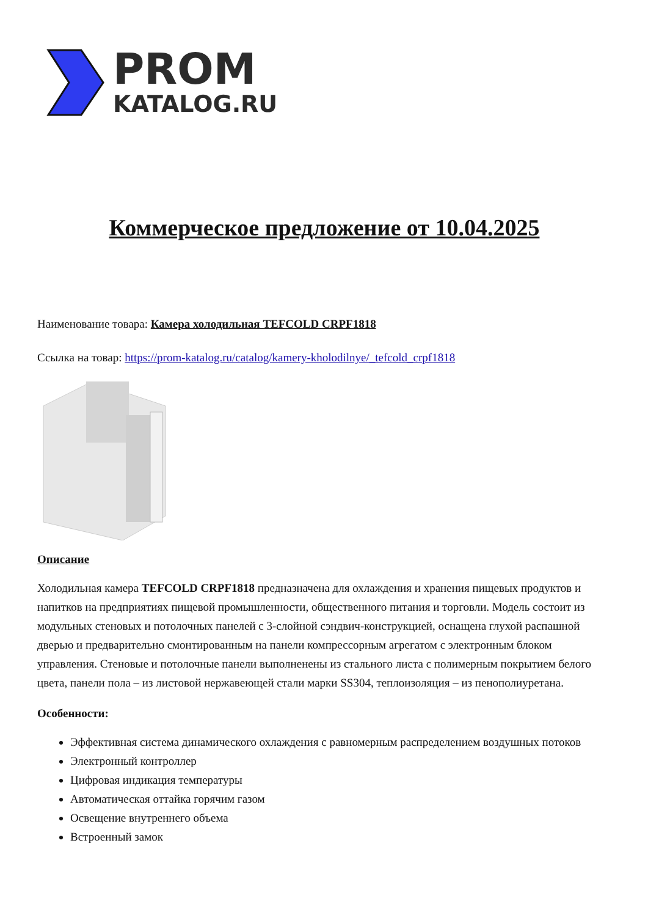PROM
KATALOG.RU
Коммерческое предложение от 10.04.2025
Наименование товара: Камера холодильная TEFCOLD CRPF1818
Ссылка на товар: https://prom-katalog.ru/catalog/kamery-kholodilnye/_tefcold_crpf1818
Описание
Холодильная камера TEFCOLD CRPF1818 предназначена для охлаждения и хранения пищевых продуктов и напитков на предприятиях пищевой промышленности, общественного питания и торговли. Модель состоит из модульных стеновых и потолочных панелей с 3-слойной сэндвич-конструкцией, оснащена глухой распашной дверью и предварительно смонтированным на панели компрессорным агрегатом с электронным блоком управления. Стеновые и потолочные панели выполненены из стального листа с полимерным покрытием белого цвета, панели пола – из листовой нержавеющей стали марки SS304, теплоизоляция – из пенополиуретана.
Особенности:
Эффективная система динамического охлаждения с равномерным распределением воздушных потоков
Электронный контроллер
Цифровая индикация температуры
Автоматическая оттайка горячим газом
Освещение внутреннего объема
Встроенный замок